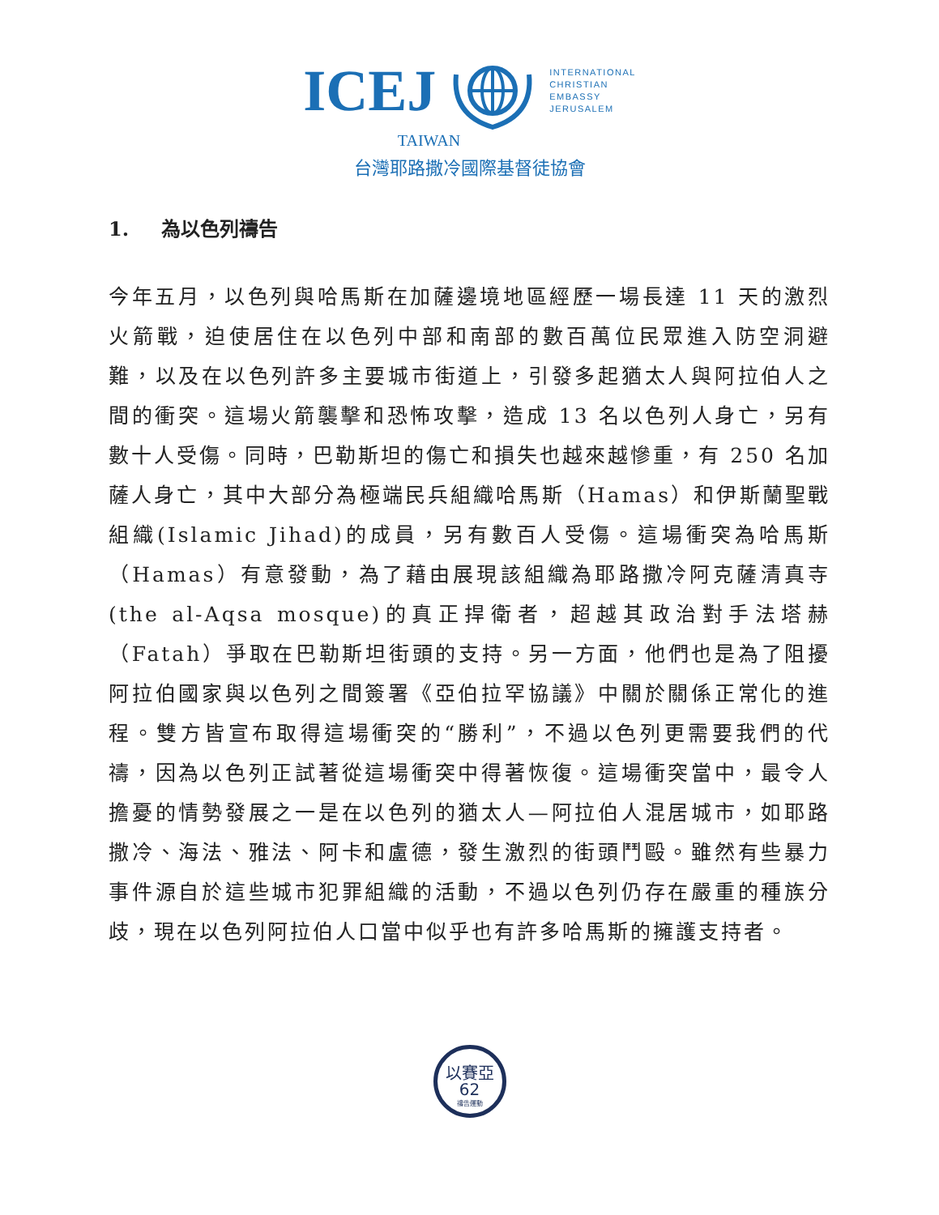ICEJ
INTERNATIONAL
CHRISTIAN
EMBASSY
JERUSALEM
TAIWAN
台灣耶路撒冷國際基督徒協會
1. 為以色列禱告
今年五月，以色列與哈馬斯在加薩邊境地區經歷一場長達 11 天的激烈火箭戰，迫使居住在以色列中部和南部的數百萬位民眾進入防空洞避難，以及在以色列許多主要城市街道上，引發多起猶太人與阿拉伯人之間的衝突。這場火箭襲擊和恐怖攻擊，造成 13 名以色列人身亡，另有數十人受傷。同時，巴勒斯坦的傷亡和損失也越來越慘重，有 250 名加薩人身亡，其中大部分為極端民兵組織哈馬斯（Hamas）和伊斯蘭聖戰組織(Islamic Jihad)的成員，另有數百人受傷。這場衝突為哈馬斯（Hamas）有意發動，為了藉由展現該組織為耶路撒冷阿克薩清真寺(the al-Aqsa mosque)的真正捍衛者，超越其政治對手法塔赫（Fatah）爭取在巴勒斯坦街頭的支持。另一方面，他們也是為了阻擾阿拉伯國家與以色列之間簽署《亞伯拉罕協議》中關於關係正常化的進程。雙方皆宣布取得這場衝突的“勝利”，不過以色列更需要我們的代禱，因為以色列正試著從這場衝突中得著恢復。這場衝突當中，最令人擔憂的情勢發展之一是在以色列的猶太人—阿拉伯人混居城市，如耶路撒冷、海法、雅法、阿卡和盧德，發生激烈的街頭鬥毆。雖然有些暴力事件源自於這些城市犯罪組織的活動，不過以色列仍存在嚴重的種族分歧，現在以色列阿拉伯人口當中似乎也有許多哈馬斯的擁護支持者。
以賽亞62
禱告運動